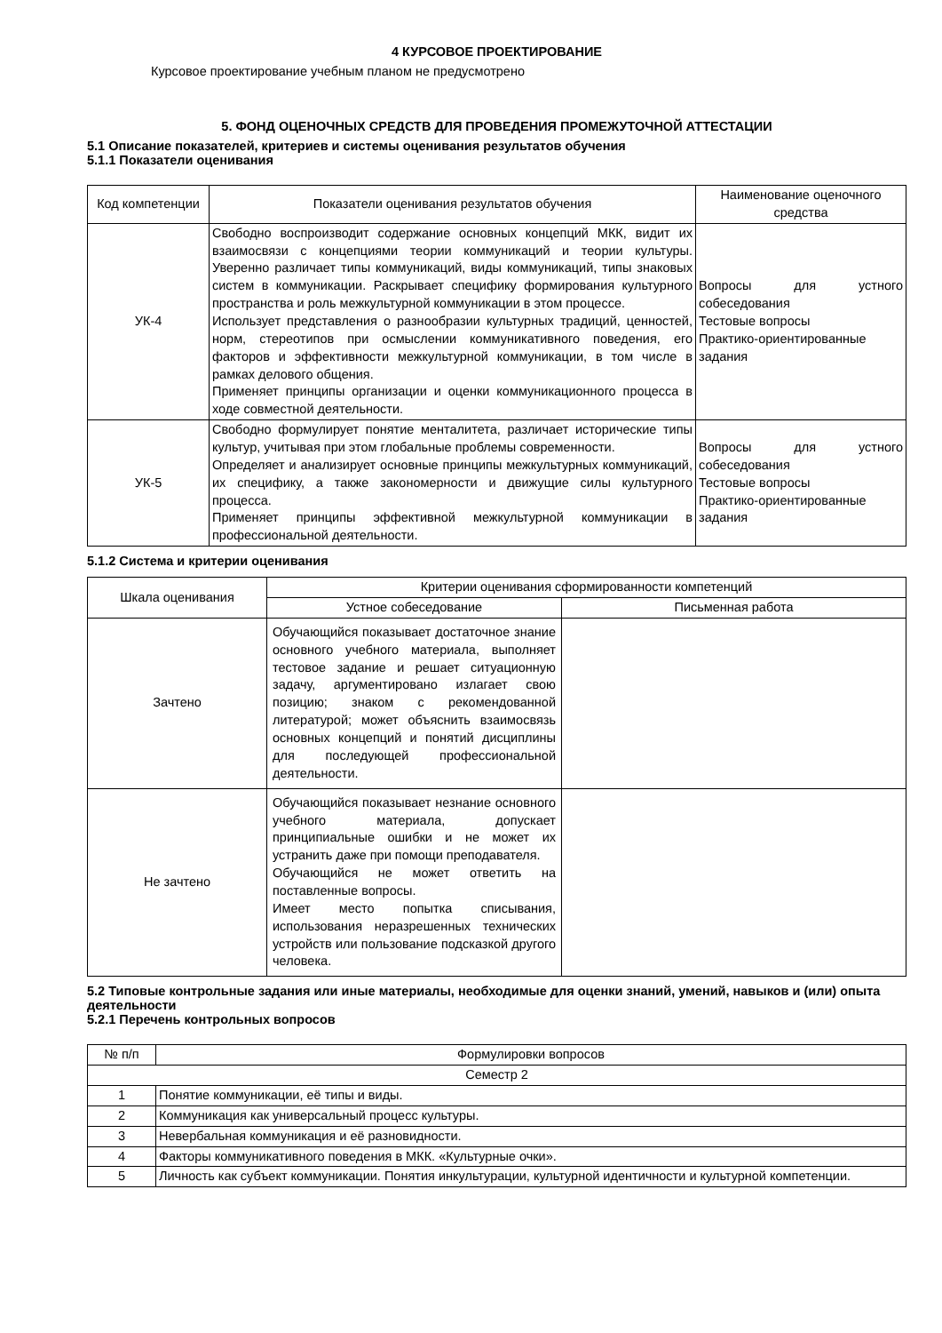4 КУРСОВОЕ ПРОЕКТИРОВАНИЕ
Курсовое проектирование учебным планом не предусмотрено
5. ФОНД ОЦЕНОЧНЫХ СРЕДСТВ ДЛЯ ПРОВЕДЕНИЯ ПРОМЕЖУТОЧНОЙ АТТЕСТАЦИИ
5.1 Описание показателей, критериев и системы оценивания результатов обучения
5.1.1 Показатели оценивания
| Код компетенции | Показатели оценивания результатов обучения | Наименование оценочного средства |
| --- | --- | --- |
| УК-4 | Свободно воспроизводит содержание основных концепций МКК, видит их взаимосвязи с концепциями теории коммуникаций и теории культуры. Уверенно различает типы коммуникаций, виды коммуникаций, типы знаковых систем в коммуникации. Раскрывает специфику формирования культурного пространства и роль межкультурной коммуникации в этом процессе. Использует представления о разнообразии культурных традиций, ценностей, норм, стереотипов при осмыслении коммуникативного поведения, его факторов и эффективности межкультурной коммуникации, в том числе в рамках делового общения. Применяет принципы организации и оценки коммуникационного процесса в ходе совместной деятельности. | Вопросы для устного собеседования Тестовые вопросы Практико-ориентированные задания |
| УК-5 | Свободно формулирует понятие менталитета, различает исторические типы культур, учитывая при этом глобальные проблемы современности. Определяет и анализирует основные принципы межкультурных коммуникаций, их специфику, а также закономерности и движущие силы культурного процесса. Применяет принципы эффективной межкультурной коммуникации в профессиональной деятельности. | Вопросы для устного собеседования Тестовые вопросы Практико-ориентированные задания |
5.1.2 Система и критерии оценивания
| Шкала оценивания | Критерии оценивания сформированности компетенций | |
| --- | --- | --- |
| | Устное собеседование | Письменная работа |
| Зачтено | Обучающийся показывает достаточное знание основного учебного материала, выполняет тестовое задание и решает ситуационную задачу, аргументировано излагает свою позицию; знаком с рекомендованной литературой; может объяснить взаимосвязь основных концепций и понятий дисциплины для последующей профессиональной деятельности. | |
| Не зачтено | Обучающийся показывает незнание основного учебного материала, допускает принципиальные ошибки и не может их устранить даже при помощи преподавателя. Обучающийся не может ответить на поставленные вопросы. Имеет место попытка списывания, использования неразрешенных технических устройств или пользование подсказкой другого человека. | |
5.2 Типовые контрольные задания или иные материалы, необходимые для оценки знаний, умений, навыков и (или) опыта деятельности
5.2.1 Перечень контрольных вопросов
| № п/п | Формулировки вопросов |
| --- | --- |
| Семестр 2 | |
| 1 | Понятие коммуникации, её типы и виды. |
| 2 | Коммуникация как универсальный процесс культуры. |
| 3 | Невербальная коммуникация и её разновидности. |
| 4 | Факторы коммуникативного поведения в МКК. «Культурные очки». |
| 5 | Личность как субъект коммуникации. Понятия инкультурации, культурной идентичности и культурной компетенции. |